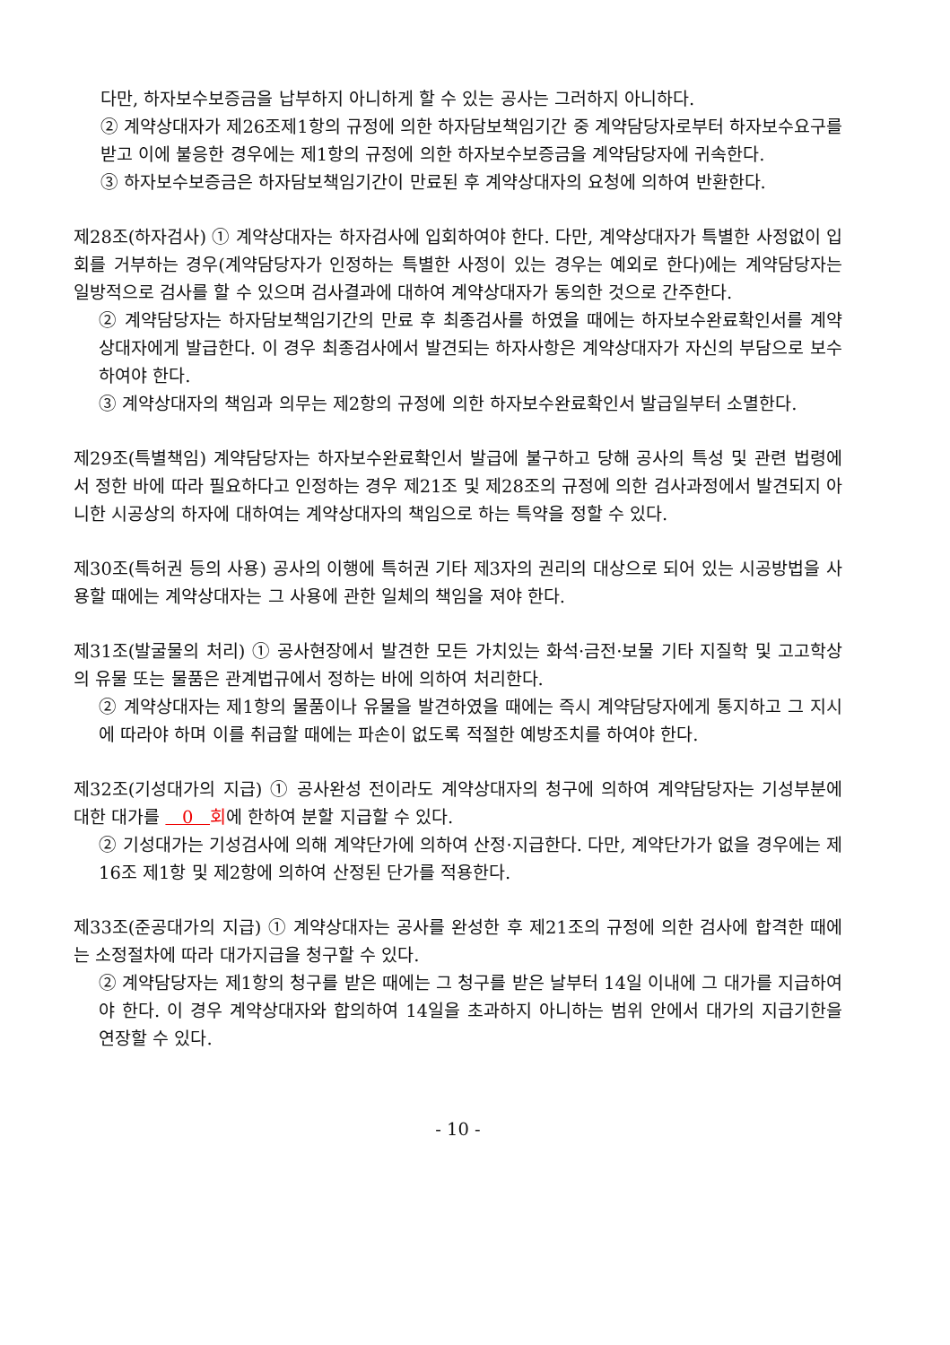다만, 하자보수보증금을 납부하지 아니하게 할 수 있는 공사는 그러하지 아니하다.
② 계약상대자가 제26조제1항의 규정에 의한 하자담보책임기간 중 계약담당자로부터 하자보수요구를 받고 이에 불응한 경우에는 제1항의 규정에 의한 하자보수보증금을 계약담당자에 귀속한다.
③ 하자보수보증금은 하자담보책임기간이 만료된 후 계약상대자의 요청에 의하여 반환한다.
제28조(하자검사) ① 계약상대자는 하자검사에 입회하여야 한다. 다만, 계약상대자가 특별한 사정없이 입회를 거부하는 경우(계약담당자가 인정하는 특별한 사정이 있는 경우는 예외로 한다)에는 계약담당자는 일방적으로 검사를 할 수 있으며 검사결과에 대하여 계약상대자가 동의한 것으로 간주한다.
② 계약담당자는 하자담보책임기간의 만료 후 최종검사를 하였을 때에는 하자보수완료확인서를 계약상대자에게 발급한다. 이 경우 최종검사에서 발견되는 하자사항은 계약상대자가 자신의 부담으로 보수하여야 한다.
③ 계약상대자의 책임과 의무는 제2항의 규정에 의한 하자보수완료확인서 발급일부터 소멸한다.
제29조(특별책임) 계약담당자는 하자보수완료확인서 발급에 불구하고 당해 공사의 특성 및 관련 법령에서 정한 바에 따라 필요하다고 인정하는 경우 제21조 및 제28조의 규정에 의한 검사과정에서 발견되지 아니한 시공상의 하자에 대하여는 계약상대자의 책임으로 하는 특약을 정할 수 있다.
제30조(특허권 등의 사용) 공사의 이행에 특허권 기타 제3자의 권리의 대상으로 되어 있는 시공방법을 사용할 때에는 계약상대자는 그 사용에 관한 일체의 책임을 져야 한다.
제31조(발굴물의 처리) ① 공사현장에서 발견한 모든 가치있는 화석·금전·보물 기타 지질학 및 고고학상의 유물 또는 물품은 관계법규에서 정하는 바에 의하여 처리한다.
② 계약상대자는 제1항의 물품이나 유물을 발견하였을 때에는 즉시 계약담당자에게 통지하고 그 지시에 따라야 하며 이를 취급할 때에는 파손이 없도록 적절한 예방조치를 하여야 한다.
제32조(기성대가의 지급) ① 공사완성 전이라도 계약상대자의 청구에 의하여 계약담당자는 기성부분에 대한 대가를 0 회에 한하여 분할 지급할 수 있다.
② 기성대가는 기성검사에 의해 계약단가에 의하여 산정·지급한다. 다만, 계약단가가 없을 경우에는 제16조 제1항 및 제2항에 의하여 산정된 단가를 적용한다.
제33조(준공대가의 지급) ① 계약상대자는 공사를 완성한 후 제21조의 규정에 의한 검사에 합격한 때에는 소정절차에 따라 대가지급을 청구할 수 있다.
② 계약담당자는 제1항의 청구를 받은 때에는 그 청구를 받은 날부터 14일 이내에 그 대가를 지급하여야 한다. 이 경우 계약상대자와 합의하여 14일을 초과하지 아니하는 범위 안에서 대가의 지급기한을 연장할 수 있다.
- 10 -